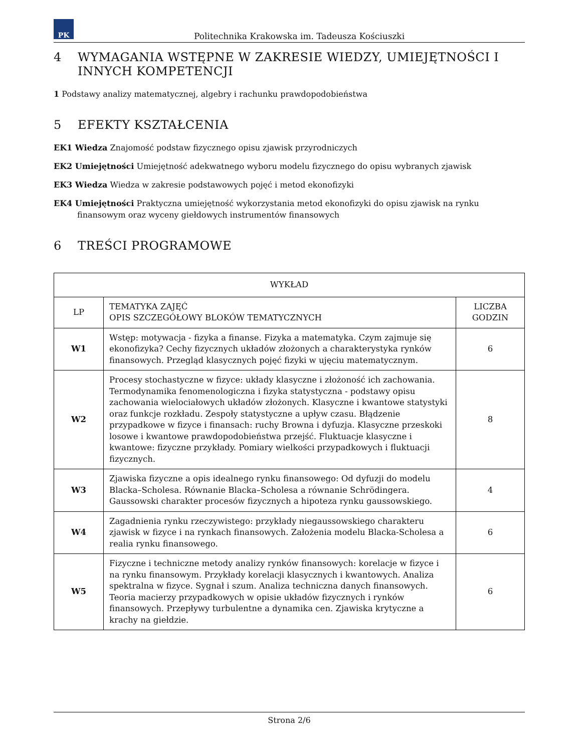PK
Politechnika Krakowska im. Tadeusza Kościuszki
4 WYMAGANIA WSTĘPNE W ZAKRESIE WIEDZY, UMIEJĘTNOŚCI I INNYCH KOMPETENCJI
1 Podstawy analizy matematycznej, algebry i rachunku prawdopodobieństwa
5 EFEKTY KSZTAŁCENIA
EK1 Wiedza Znajomość podstaw fizycznego opisu zjawisk przyrodniczych
EK2 Umiejętności Umiejętność adekwatnego wyboru modelu fizycznego do opisu wybranych zjawisk
EK3 Wiedza Wiedza w zakresie podstawowych pojęć i metod ekonofizyki
EK4 Umiejętności Praktyczna umiejętność wykorzystania metod ekonofizyki do opisu zjawisk na rynku finansowym oraz wyceny giełdowych instrumentów finansowych
6 TREŚCI PROGRAMOWE
| WYKŁAD | | |
| --- | --- | --- |
| LP | TEMATYKA ZAJĘĆ OPIS SZCZEGÓŁOWY BLOKÓW TEMATYCZNYCH | LICZBA GODZIN |
| W1 | Wstęp: motywacja - fizyka a finanse. Fizyka a matematyka. Czym zajmuje się ekonofizyka? Cechy fizycznych układów złożonych a charakterystyka rynków finansowych. Przegląd klasycznych pojęć fizyki w ujęciu matematycznym. | 6 |
| W2 | Procesy stochastyczne w fizyce: układy klasyczne i złożoność ich zachowania. Termodynamika fenomenologiczna i fizyka statystyczna - podstawy opisu zachowania wielociałowych układów złożonych. Klasyczne i kwantowe statystyki oraz funkcje rozkładu. Zespoły statystyczne a upływ czasu. Błądzenie przypadkowe w fizyce i finansach: ruchy Browna i dyfuzja. Klasyczne przeskoki losowe i kwantowe prawdopodobieństwa przejść. Fluktuacje klasyczne i kwantowe: fizyczne przykłady. Pomiary wielkości przypadkowych i fluktuacji fizycznych. | 8 |
| W3 | Zjawiska fizyczne a opis idealnego rynku finansowego: Od dyfuzji do modelu Blacka–Scholesa. Równanie Blacka–Scholesa a równanie Schrödingera. Gaussowski charakter procesów fizycznych a hipoteza rynku gaussowskiego. | 4 |
| W4 | Zagadnienia rynku rzeczywistego: przykłady niegaussowskiego charakteru zjawisk w fizyce i na rynkach finansowych. Założenia modelu Blacka-Scholesa a realia rynku finansowego. | 6 |
| W5 | Fizyczne i techniczne metody analizy rynków finansowych: korelacje w fizyce i na rynku finansowym. Przykłady korelacji klasycznych i kwantowych. Analiza spektralna w fizyce. Sygnał i szum. Analiza techniczna danych finansowych. Teoria macierzy przypadkowych w opisie układów fizycznych i rynków finansowych. Przepływy turbulentne a dynamika cen. Zjawiska krytyczne a krachy na giełdzie. | 6 |
Strona 2/6